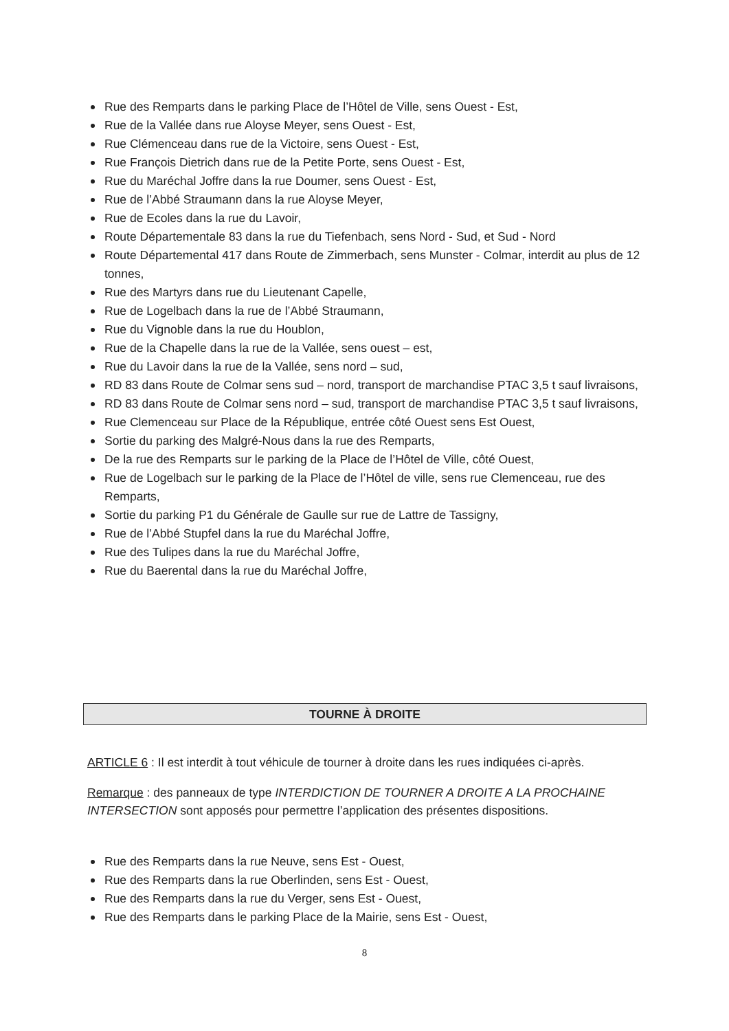Rue des Remparts dans le parking Place de l’Hôtel de Ville, sens Ouest - Est,
Rue de la Vallée dans rue Aloyse Meyer, sens Ouest - Est,
Rue Clémenceau dans rue de la Victoire, sens Ouest - Est,
Rue François Dietrich dans rue de la Petite Porte, sens Ouest - Est,
Rue du Maréchal Joffre dans la rue Doumer, sens Ouest - Est,
Rue de l’Abbé Straumann dans la rue Aloyse Meyer,
Rue de Ecoles dans la rue du Lavoir,
Route Départementale 83 dans la rue du Tiefenbach, sens Nord - Sud, et Sud - Nord
Route Départemental 417 dans Route de Zimmerbach, sens Munster - Colmar, interdit au plus de 12 tonnes,
Rue des Martyrs dans rue du Lieutenant Capelle,
Rue de Logelbach dans la rue de l’Abbé Straumann,
Rue du Vignoble dans la rue du Houblon,
Rue de la Chapelle dans la rue de la Vallée, sens ouest – est,
Rue du Lavoir dans la rue de la Vallée, sens nord – sud,
RD 83 dans Route de Colmar sens sud – nord, transport de marchandise PTAC 3,5 t sauf livraisons,
RD 83 dans Route de Colmar sens nord – sud, transport de marchandise PTAC 3,5 t sauf livraisons,
Rue Clemenceau sur Place de la République, entrée côté Ouest sens Est Ouest,
Sortie du parking des Malgré-Nous dans la rue des Remparts,
De la rue des Remparts sur le parking de la Place de l’Hôtel de Ville, côté Ouest,
Rue de Logelbach sur le parking de la Place de l’Hôtel de ville, sens rue Clemenceau, rue des Remparts,
Sortie du parking P1 du Générale de Gaulle sur rue de Lattre de Tassigny,
Rue de l’Abbé Stupfel dans la rue du Maréchal Joffre,
Rue des Tulipes dans la rue du Maréchal Joffre,
Rue du Baerental dans la rue du Maréchal Joffre,
TOURNE À DROITE
ARTICLE 6 : Il est interdit à tout véhicule de tourner à droite dans les rues indiquées ci-après.
Remarque : des panneaux de type INTERDICTION DE TOURNER A DROITE A LA PROCHAINE INTERSECTION sont apposés pour permettre l’application des présentes dispositions.
Rue des Remparts dans la rue Neuve, sens Est - Ouest,
Rue des Remparts dans la rue Oberlinden, sens Est - Ouest,
Rue des Remparts dans la rue du Verger, sens Est - Ouest,
Rue des Remparts dans le parking Place de la Mairie, sens Est - Ouest,
8